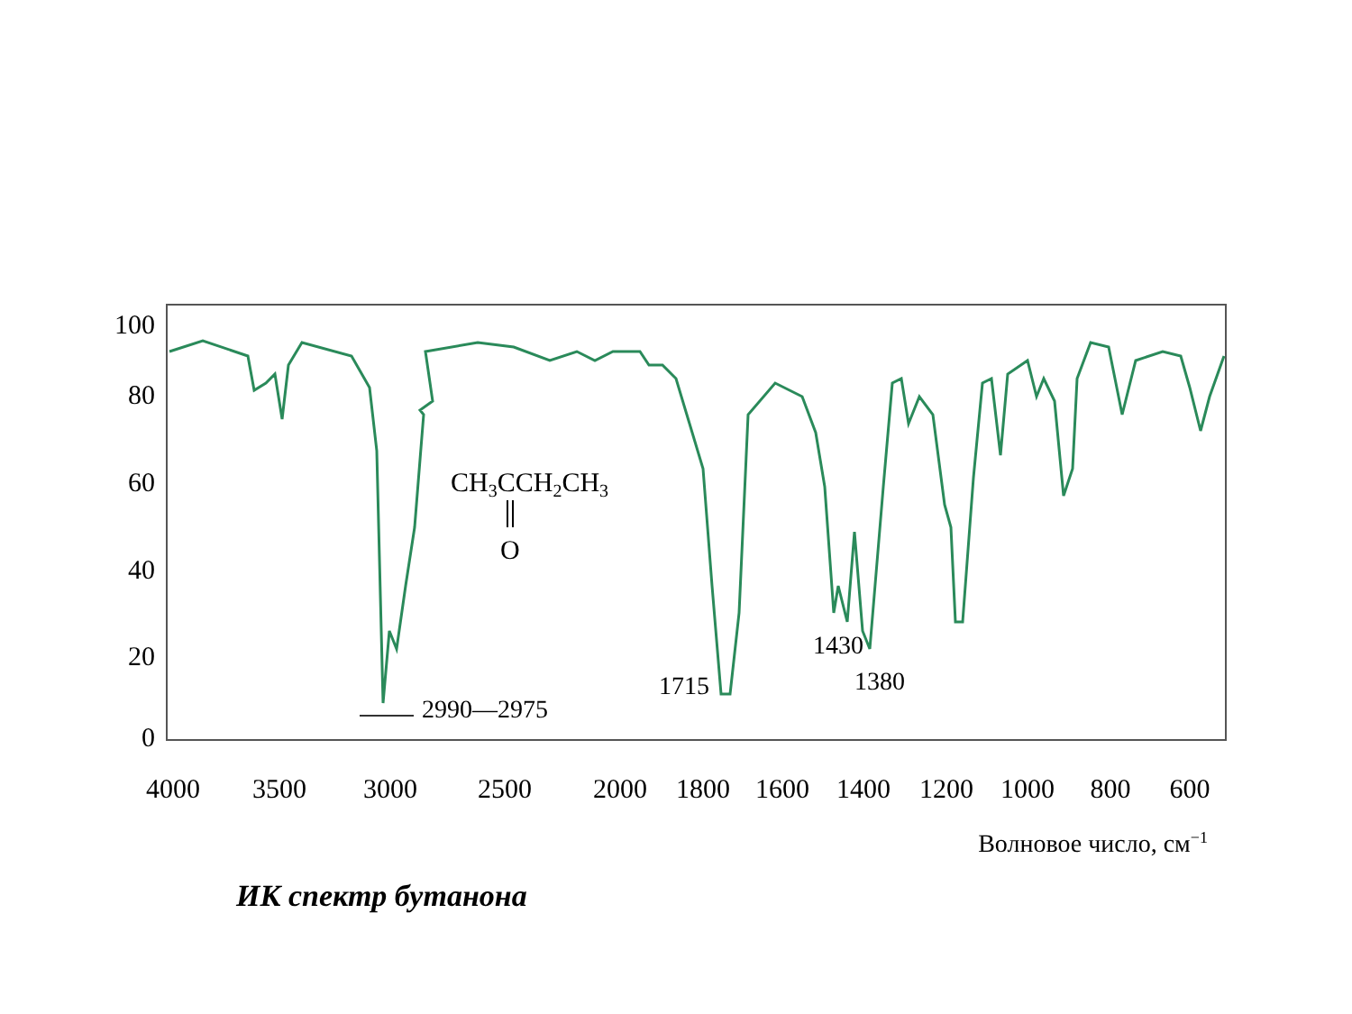100
80
60
40
20
0
4000
3500
3000
2500
2000
1800
1600
1400
1200
1000
800
600
Волновое число, см−1
2990—2975
1715
1430
1380
CH3CCH2CH3
O
ИК спектр бутанона